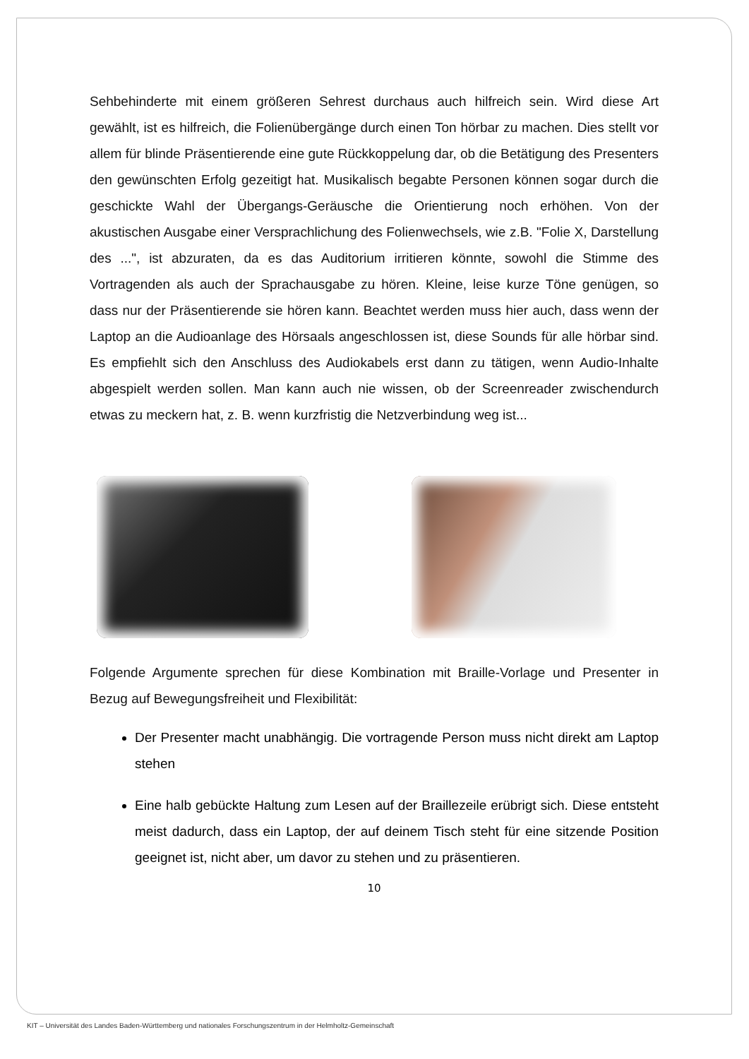Sehbehinderte mit einem größeren Sehrest durchaus auch hilfreich sein. Wird diese Art gewählt, ist es hilfreich, die Folienübergänge durch einen Ton hörbar zu machen. Dies stellt vor allem für blinde Präsentierende eine gute Rückkoppelung dar, ob die Betätigung des Presenters den gewünschten Erfolg gezeitigt hat. Musikalisch begabte Personen können sogar durch die geschickte Wahl der Übergangs-Geräusche die Orientierung noch erhöhen. Von der akustischen Ausgabe einer Versprachlichung des Folienwechsels, wie z.B. "Folie X, Darstellung des ...", ist abzuraten, da es das Auditorium irritieren könnte, sowohl die Stimme des Vortragenden als auch der Sprachausgabe zu hören. Kleine, leise kurze Töne genügen, so dass nur der Präsentierende sie hören kann. Beachtet werden muss hier auch, dass wenn der Laptop an die Audioanlage des Hörsaals angeschlossen ist, diese Sounds für alle hörbar sind. Es empfiehlt sich den Anschluss des Audiokabels erst dann zu tätigen, wenn Audio-Inhalte abgespielt werden sollen. Man kann auch nie wissen, ob der Screenreader zwischendurch etwas zu meckern hat, z. B. wenn kurzfristig die Netzverbindung weg ist...
Folgende Argumente sprechen für diese Kombination mit Braille-Vorlage und Presenter in Bezug auf Bewegungsfreiheit und Flexibilität:
Der Presenter macht unabhängig. Die vortragende Person muss nicht direkt am Laptop stehen
Eine halb gebückte Haltung zum Lesen auf der Braillezeile erübrigt sich. Diese entsteht meist dadurch, dass ein Laptop, der auf deinem Tisch steht für eine sitzende Position geeignet ist, nicht aber, um davor zu stehen und zu präsentieren.
10
KIT – Universität des Landes Baden-Württemberg und nationales Forschungszentrum in der Helmholtz-Gemeinschaft